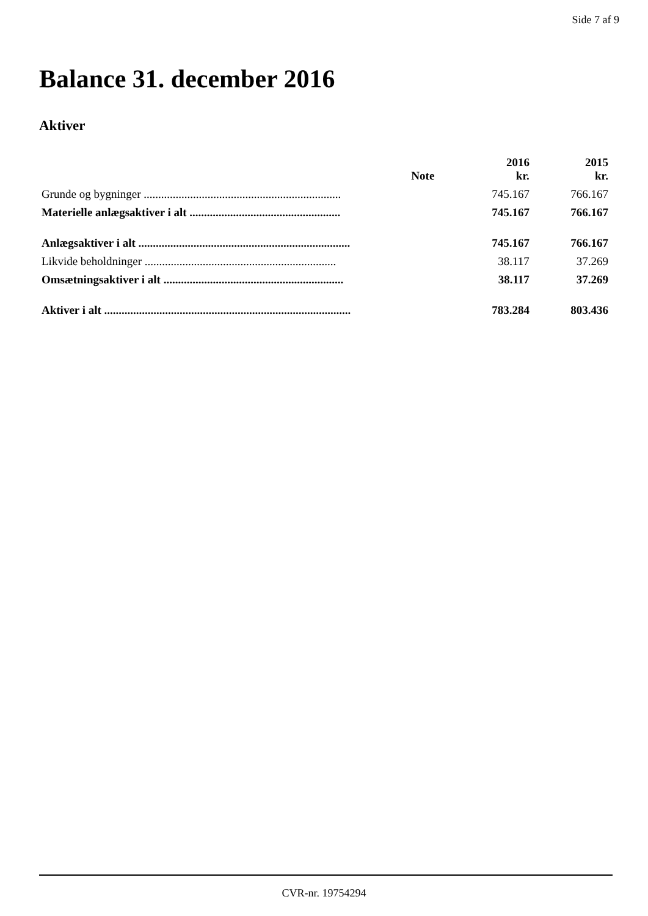Side 7 af 9
Balance 31. december 2016
Aktiver
| | Note | 2016 kr. | 2015 kr. |
| --- | --- | --- | --- |
| Grunde og bygninger .................................................................... | | 745.167 | 766.167 |
| Materielle anlægsaktiver i alt .................................................... | | 745.167 | 766.167 |
| Anlægsaktiver i alt ......................................................................... | | 745.167 | 766.167 |
| Likvide beholdninger .................................................................. | | 38.117 | 37.269 |
| Omsætningsaktiver i alt .............................................................. | | 38.117 | 37.269 |
| Aktiver i alt ..................................................................................... | | 783.284 | 803.436 |
CVR-nr. 19754294